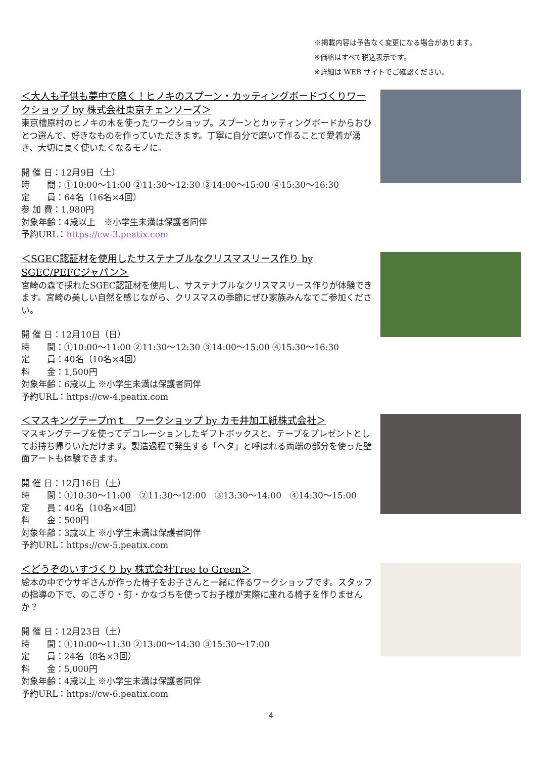※掲載内容は予告なく変更になる場合があります。
※価格はすべて税込表示です。
※詳細は WEB サイトでご確認ください。
＜大人も子供も夢中で磨く！ヒノキのスプーン・カッティングボードづくりワークショップ by 株式会社東京チェンソーズ＞
東京檜原村のヒノキの木を使ったワークショップ。スプーンとカッティングボードからおひとつ選んで、好きなものを作っていただきます。丁寧に自分で磨いて作ることで愛着が湧き、大切に長く使いたくなるモノに。
開 催 日：12月9日（土）
時　　間：①10:00～11:00 ②11:30～12:30 ③14:00～15:00 ④15:30～16:30
定　　員：64名（16名×4回）
参 加 費：1,980円
対象年齢：4歳以上　※小学生未満は保護者同伴
予約URL：https://cw-3.peatix.com
＜SGEC認証材を使用したサステナブルなクリスマスリース作り by SGEC/PEFCジャパン＞
宮崎の森で採れたSGEC認証材を使用し、サステナブルなクリスマスリース作りが体験できます。宮崎の美しい自然を感じながら、クリスマスの季節にぜひ家族みんなでご参加ください。
開 催 日：12月10日（日）
時　　間：①10:00～11:00 ②11:30～12:30 ③14:00～15:00 ④15:30～16:30
定　　員：40名（10名×4回）
料　　金：1,500円
対象年齢：6歳以上 ※小学生未満は保護者同伴
予約URL：https://cw-4.peatix.com
＜マスキングテープｍｔ　ワークショップ by カモ井加工紙株式会社＞
マスキングテープを使ってデコレーションしたギフトボックスと、テープをプレゼントとしてお持ち帰りいただけます。製造過程で発生する「ヘタ」と呼ばれる両端の部分を使った壁面アートも体験できます。
開 催 日：12月16日（土）
時　　間：①10:30～11:00　②11:30～12:00　③13:30～14:00　④14:30～15:00
定　　員：40名（10名×4回）
料　　金：500円
対象年齢：3歳以上 ※小学生未満は保護者同伴
予約URL：https://cw-5.peatix.com
＜どうぞのいすづくり by 株式会社Tree to Green＞
絵本の中でウサギさんが作った椅子をお子さんと一緒に作るワークショップです。スタッフの指導の下で、のこぎり・釘・かなづちを使ってお子様が実際に座れる椅子を作りませんか？
開 催 日：12月23日（土）
時　　間：①10:00～11:30 ②13:00～14:30 ③15:30～17:00
定　　員：24名（8名×3回）
料　　金：5,000円
対象年齢：4歳以上 ※小学生未満は保護者同伴
予約URL：https://cw-6.peatix.com
4